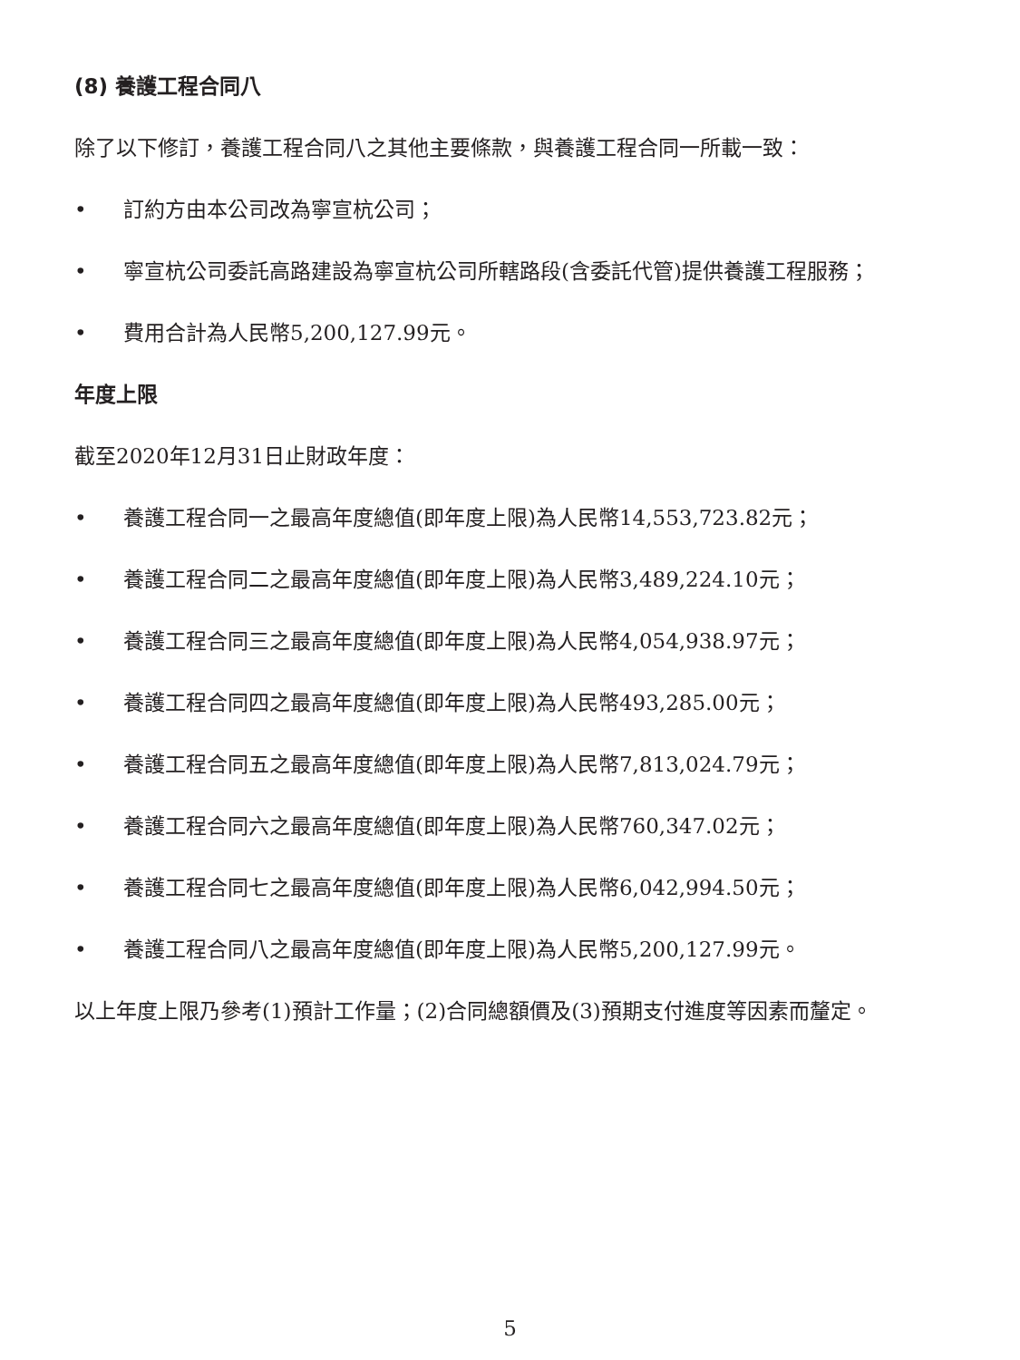(8) 養護工程合同八
除了以下修訂，養護工程合同八之其他主要條款，與養護工程合同一所載一致：
• 訂約方由本公司改為寧宣杭公司；
• 寧宣杭公司委託高路建設為寧宣杭公司所轄路段(含委託代管)提供養護工程服務；
• 費用合計為人民幣5,200,127.99元。
年度上限
截至2020年12月31日止財政年度：
• 養護工程合同一之最高年度總值(即年度上限)為人民幣14,553,723.82元；
• 養護工程合同二之最高年度總值(即年度上限)為人民幣3,489,224.10元；
• 養護工程合同三之最高年度總值(即年度上限)為人民幣4,054,938.97元；
• 養護工程合同四之最高年度總值(即年度上限)為人民幣493,285.00元；
• 養護工程合同五之最高年度總值(即年度上限)為人民幣7,813,024.79元；
• 養護工程合同六之最高年度總值(即年度上限)為人民幣760,347.02元；
• 養護工程合同七之最高年度總值(即年度上限)為人民幣6,042,994.50元；
• 養護工程合同八之最高年度總值(即年度上限)為人民幣5,200,127.99元。
以上年度上限乃參考(1)預計工作量；(2)合同總額價及(3)預期支付進度等因素而釐定。
5